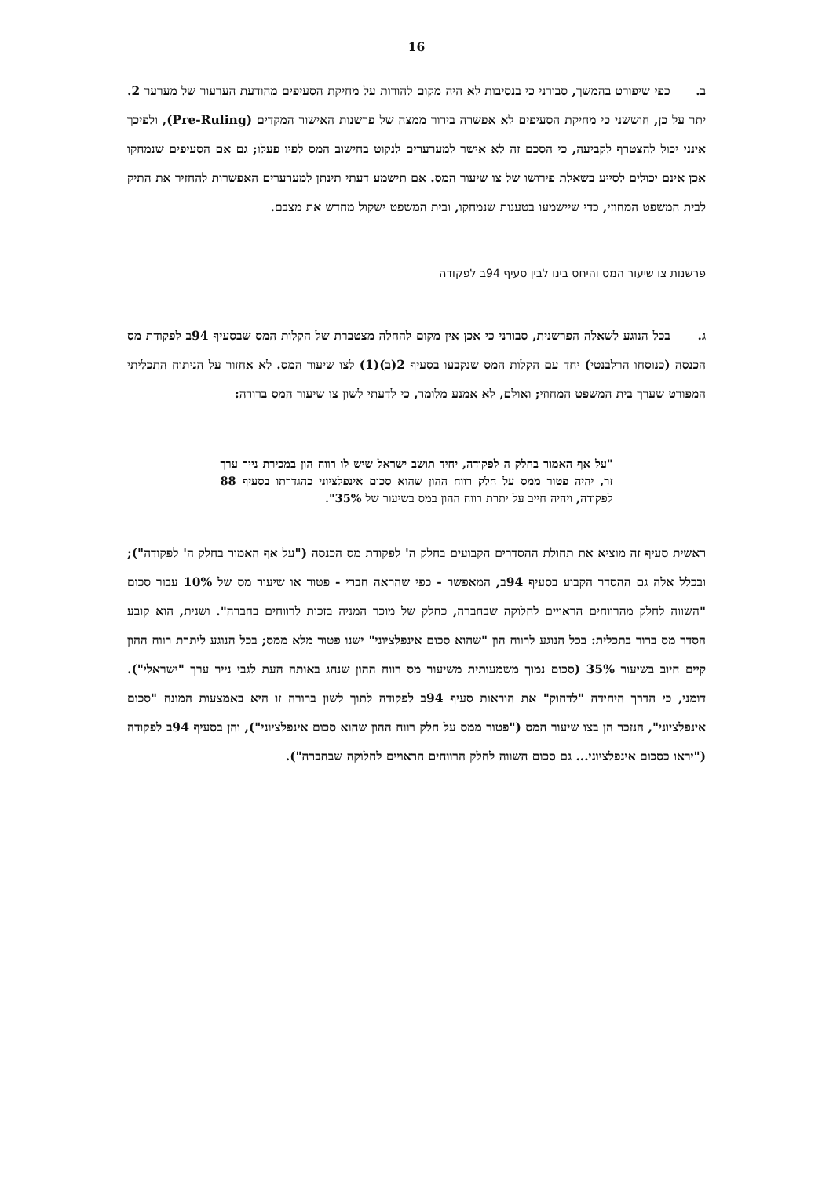16
ב. כפי שיפורט בהמשך, סבורני כי בנסיבות לא היה מקום להורות על מחיקת הסעיפים מהודעת הערעור של מערער 2. יתר על כן, חוששני כי מחיקת הסעיפים לא אפשרה בירור ממצה של פרשנות האישור המקדים (Pre-Ruling), ולפיכך אינני יכול להצטרף לקביעה, כי הסכם זה לא אישר למערערים לנקוט בחישוב המס לפיו פעלו; גם אם הסעיפים שנמחקו אכן אינם יכולים לסייע בשאלת פירושו של צו שיעור המס. אם תישמע דעתי תינתן למערערים האפשרות להחזיר את התיק לבית המשפט המחוזי, כדי שיישמעו בטענות שנמחקו, ובית המשפט ישקול מחדש את מצבם.
פרשנות צו שיעור המס והיחס בינו לבין סעיף 94ב לפקודה
ג. בכל הנוגע לשאלה הפרשנית, סבורני כי אכן אין מקום להחלה מצטברת של הקלות המס שבסעיף 94ב לפקודת מס הכנסה (כנוסחו הרלבנטי) יחד עם הקלות המס שנקבעו בסעיף 2(ב)(1) לצו שיעור המס. לא אחזור על הניתוח התכליתי המפורט שערך בית המשפט המחוזי; ואולם, לא אמנע מלומר, כי לדעתי לשון צו שיעור המס ברורה:
"על אף האמור בחלק ה לפקודה, יחיד תושב ישראל שיש לו רווח הון במכירת נייר ערך זר, יהיה פטור ממס על חלק רווח ההון שהוא סכום אינפלציוני כהגדרתו בסעיף 88 לפקודה, ויהיה חייב על יתרת רווח ההון במס בשיעור של 35%".
ראשית סעיף זה מוציא את תחולת ההסדרים הקבועים בחלק ה' לפקודת מס הכנסה ("על אף האמור בחלק ה' לפקודה"); ובכלל אלה גם ההסדר הקבוע בסעיף 94ב, המאפשר - כפי שהראה חברי - פטור או שיעור מס של 10% עבור סכום "השווה לחלק מהרווחים הראויים לחלוקה שבחברה, כחלק של מוכר המניה בזכות לרווחים בחברה". ושנית, הוא קובע הסדר מס ברור בתכלית: בכל הנוגע לרווח הון "שהוא סכום אינפלציוני" ישנו פטור מלא ממס; בכל הנוגע ליתרת רווח ההון קיים חיוב בשיעור 35% (סכום נמוך משמעותית משיעור מס רווח ההון שנהג באותה העת לגבי נייר ערך "ישראלי"). דומני, כי הדרך היחידה "לדחוק" את הוראות סעיף 94ב לפקודה לתוך לשון ברורה זו היא באמצעות המונח "סכום אינפלציוני", הנזכר הן בצו שיעור המס ("פטור ממס על חלק רווח ההון שהוא סכום אינפלציוני"), והן בסעיף 94ב לפקודה ("יראו כסכום אינפלציוני... גם סכום השווה לחלק הרווחים הראויים לחלוקה שבחברה").